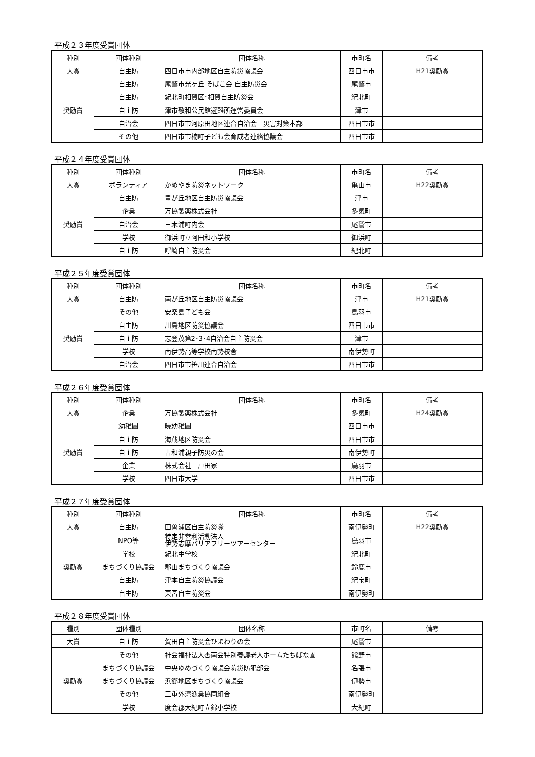平成２３年度受賞団体
| 種別 | 団体種別 | 団体名称 | 市町名 | 備考 |
| --- | --- | --- | --- | --- |
| 大賞 | 自主防 | 四日市市内部地区自主防災協議会 | 四日市市 | H21奨励賞 |
| 奨励賞 | 自主防 | 尾鷲市光ヶ丘 そばこ会 自主防災会 | 尾鷲市 | |
| | 自主防 | 紀北町相賀区･相賀自主防災会 | 紀北町 | |
| | 自主防 | 津市敬和公民館避難所運営委員会 | 津市 | |
| | 自治会 | 四日市市河原田地区連合自治会 災害対策本部 | 四日市市 | |
| | その他 | 四日市市楠町子ども会育成者連絡協議会 | 四日市市 | |
平成２４年度受賞団体
| 種別 | 団体種別 | 団体名称 | 市町名 | 備考 |
| --- | --- | --- | --- | --- |
| 大賞 | ボランティア | かめやま防災ネットワーク | 亀山市 | H22奨励賞 |
| 奨励賞 | 自主防 | 豊が丘地区自主防災協議会 | 津市 | |
| | 企業 | 万協製薬株式会社 | 多気町 | |
| | 自治会 | 三木浦町内会 | 尾鷲市 | |
| | 学校 | 御浜町立阿田和小学校 | 御浜町 | |
| | 自主防 | 呼崎自主防災会 | 紀北町 | |
平成２５年度受賞団体
| 種別 | 団体種別 | 団体名称 | 市町名 | 備考 |
| --- | --- | --- | --- | --- |
| 大賞 | 自主防 | 南が丘地区自主防災協議会 | 津市 | H21奨励賞 |
| 奨励賞 | その他 | 安楽島子ども会 | 鳥羽市 | |
| | 自主防 | 川島地区防災協議会 | 四日市市 | |
| | 自主防 | 志登茂第2･3･4自治会自主防災会 | 津市 | |
| | 学校 | 南伊勢高等学校南勢校舎 | 南伊勢町 | |
| | 自治会 | 四日市市笹川連合自治会 | 四日市市 | |
平成２６年度受賞団体
| 種別 | 団体種別 | 団体名称 | 市町名 | 備考 |
| --- | --- | --- | --- | --- |
| 大賞 | 企業 | 万協製薬株式会社 | 多気町 | H24奨励賞 |
| 奨励賞 | 幼稚園 | 暁幼稚園 | 四日市市 | |
| | 自主防 | 海蔵地区防災会 | 四日市市 | |
| | 自主防 | 古和浦親子防災の会 | 南伊勢町 | |
| | 企業 | 株式会社 戸田家 | 鳥羽市 | |
| | 学校 | 四日市大学 | 四日市市 | |
平成２７年度受賞団体
| 種別 | 団体種別 | 団体名称 | 市町名 | 備考 |
| --- | --- | --- | --- | --- |
| 大賞 | 自主防 | 田曽浦区自主防災隊 | 南伊勢町 | H22奨励賞 |
| 奨励賞 | NPO等 | 特定非営利活動法人 伊勢志摩バリアフリーツアーセンター | 鳥羽市 | |
| | 学校 | 紀北中学校 | 紀北町 | |
| | まちづくり協議会 | 郡山まちづくり協議会 | 鈴鹿市 | |
| | 自主防 | 津本自主防災協議会 | 紀宝町 | |
| | 自主防 | 東宮自主防災会 | 南伊勢町 | |
平成２８年度受賞団体
| 種別 | 団体種別 | 団体名称 | 市町名 | 備考 |
| --- | --- | --- | --- | --- |
| 大賞 | 自主防 | 賀田自主防災会ひまわりの会 | 尾鷲市 | |
| 奨励賞 | その他 | 社会福祉法人杏南会特別養護老人ホームたちばな園 | 熊野市 | |
| | まちづくり協議会 | 中央ゆめづくり協議会防災防犯部会 | 名張市 | |
| | まちづくり協議会 | 浜郷地区まちづくり協議会 | 伊勢市 | |
| | その他 | 三重外湾漁業協同組合 | 南伊勢町 | |
| | 学校 | 度会郡大紀町立錦小学校 | 大紀町 | |